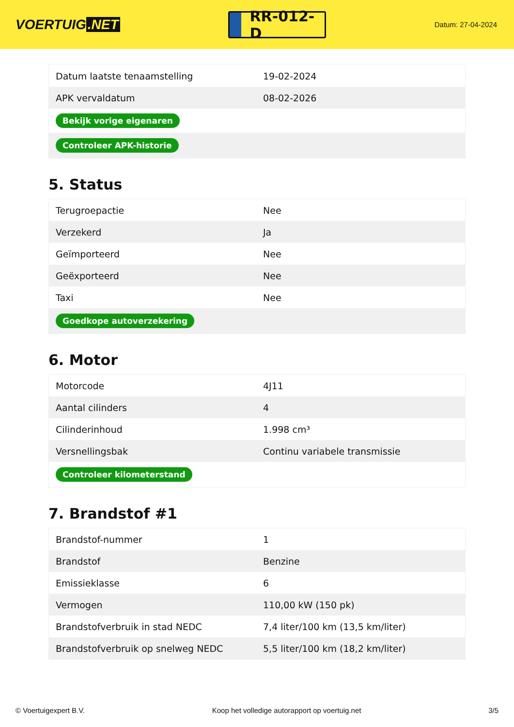VOERTUIG.NET
RR-012-D
Datum: 27-04-2024
| Datum laatste tenaamstelling | 19-02-2024 |
| APK vervaldatum | 08-02-2026 |
| Bekijk vorige eigenaren | |
| Controleer APK-historie | |
5. Status
| Terugroepactie | Nee |
| Verzekerd | Ja |
| Geïmporteerd | Nee |
| Geëxporteerd | Nee |
| Taxi | Nee |
| Goedkope autoverzekering | |
6. Motor
| Motorcode | 4J11 |
| Aantal cilinders | 4 |
| Cilinderinhoud | 1.998 cm³ |
| Versnellingsbak | Continu variabele transmissie |
| Controleer kilometerstand | |
7. Brandstof #1
| Brandstof-nummer | 1 |
| Brandstof | Benzine |
| Emissieklasse | 6 |
| Vermogen | 110,00 kW (150 pk) |
| Brandstofverbruik in stad NEDC | 7,4 liter/100 km (13,5 km/liter) |
| Brandstofverbruik op snelweg NEDC | 5,5 liter/100 km (18,2 km/liter) |
© Voertuigexpert B.V. Koop het volledige autorapport op voertuig.net 3/5